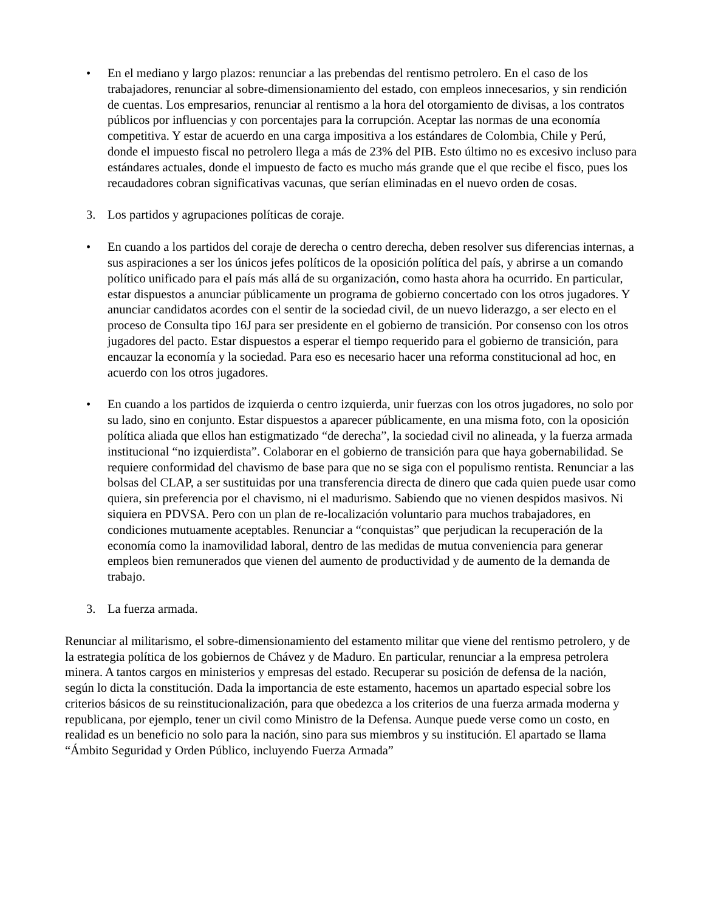• En el mediano y largo plazos: renunciar a las prebendas del rentismo petrolero. En el caso de los trabajadores, renunciar al sobre-dimensionamiento del estado, con empleos innecesarios, y sin rendición de cuentas. Los empresarios, renunciar al rentismo a la hora del otorgamiento de divisas, a los contratos públicos por influencias y con porcentajes para la corrupción. Aceptar las normas de una economía competitiva. Y estar de acuerdo en una carga impositiva a los estándares de Colombia, Chile y Perú, donde el impuesto fiscal no petrolero llega a más de 23% del PIB. Esto último no es excesivo incluso para estándares actuales, donde el impuesto de facto es mucho más grande que el que recibe el fisco, pues los recaudadores cobran significativas vacunas, que serían eliminadas en el nuevo orden de cosas.
3. Los partidos y agrupaciones políticas de coraje.
• En cuando a los partidos del coraje de derecha o centro derecha, deben resolver sus diferencias internas, a sus aspiraciones a ser los únicos jefes políticos de la oposición política del país, y abrirse a un comando político unificado para el país más allá de su organización, como hasta ahora ha ocurrido. En particular, estar dispuestos a anunciar públicamente un programa de gobierno concertado con los otros jugadores. Y anunciar candidatos acordes con el sentir de la sociedad civil, de un nuevo liderazgo, a ser electo en el proceso de Consulta tipo 16J para ser presidente en el gobierno de transición. Por consenso con los otros jugadores del pacto. Estar dispuestos a esperar el tiempo requerido para el gobierno de transición, para encauzar la economía y la sociedad. Para eso es necesario hacer una reforma constitucional ad hoc, en acuerdo con los otros jugadores.
• En cuando a los partidos de izquierda o centro izquierda, unir fuerzas con los otros jugadores, no solo por su lado, sino en conjunto. Estar dispuestos a aparecer públicamente, en una misma foto, con la oposición política aliada que ellos han estigmatizado “de derecha”, la sociedad civil no alineada, y la fuerza armada institucional “no izquierdista”. Colaborar en el gobierno de transición para que haya gobernabilidad. Se requiere conformidad del chavismo de base para que no se siga con el populismo rentista. Renunciar a las bolsas del CLAP, a ser sustituidas por una transferencia directa de dinero que cada quien puede usar como quiera, sin preferencia por el chavismo, ni el madurismo. Sabiendo que no vienen despidos masivos. Ni siquiera en PDVSA. Pero con un plan de re-localización voluntario para muchos trabajadores, en condiciones mutuamente aceptables. Renunciar a “conquistas” que perjudican la recuperación de la economía como la inamovilidad laboral, dentro de las medidas de mutua conveniencia para generar empleos bien remunerados que vienen del aumento de productividad y de aumento de la demanda de trabajo.
3. La fuerza armada.
Renunciar al militarismo, el sobre-dimensionamiento del estamento militar que viene del rentismo petrolero, y de la estrategia política de los gobiernos de Chávez y de Maduro. En particular, renunciar a la empresa petrolera minera. A tantos cargos en ministerios y empresas del estado. Recuperar su posición de defensa de la nación, según lo dicta la constitución. Dada la importancia de este estamento, hacemos un apartado especial sobre los criterios básicos de su reinstitucionalización, para que obedezca a los criterios de una fuerza armada moderna y republicana, por ejemplo, tener un civil como Ministro de la Defensa. Aunque puede verse como un costo, en realidad es un beneficio no solo para la nación, sino para sus miembros y su institución. El apartado se llama “Ámbito Seguridad y Orden Público, incluyendo Fuerza Armada”